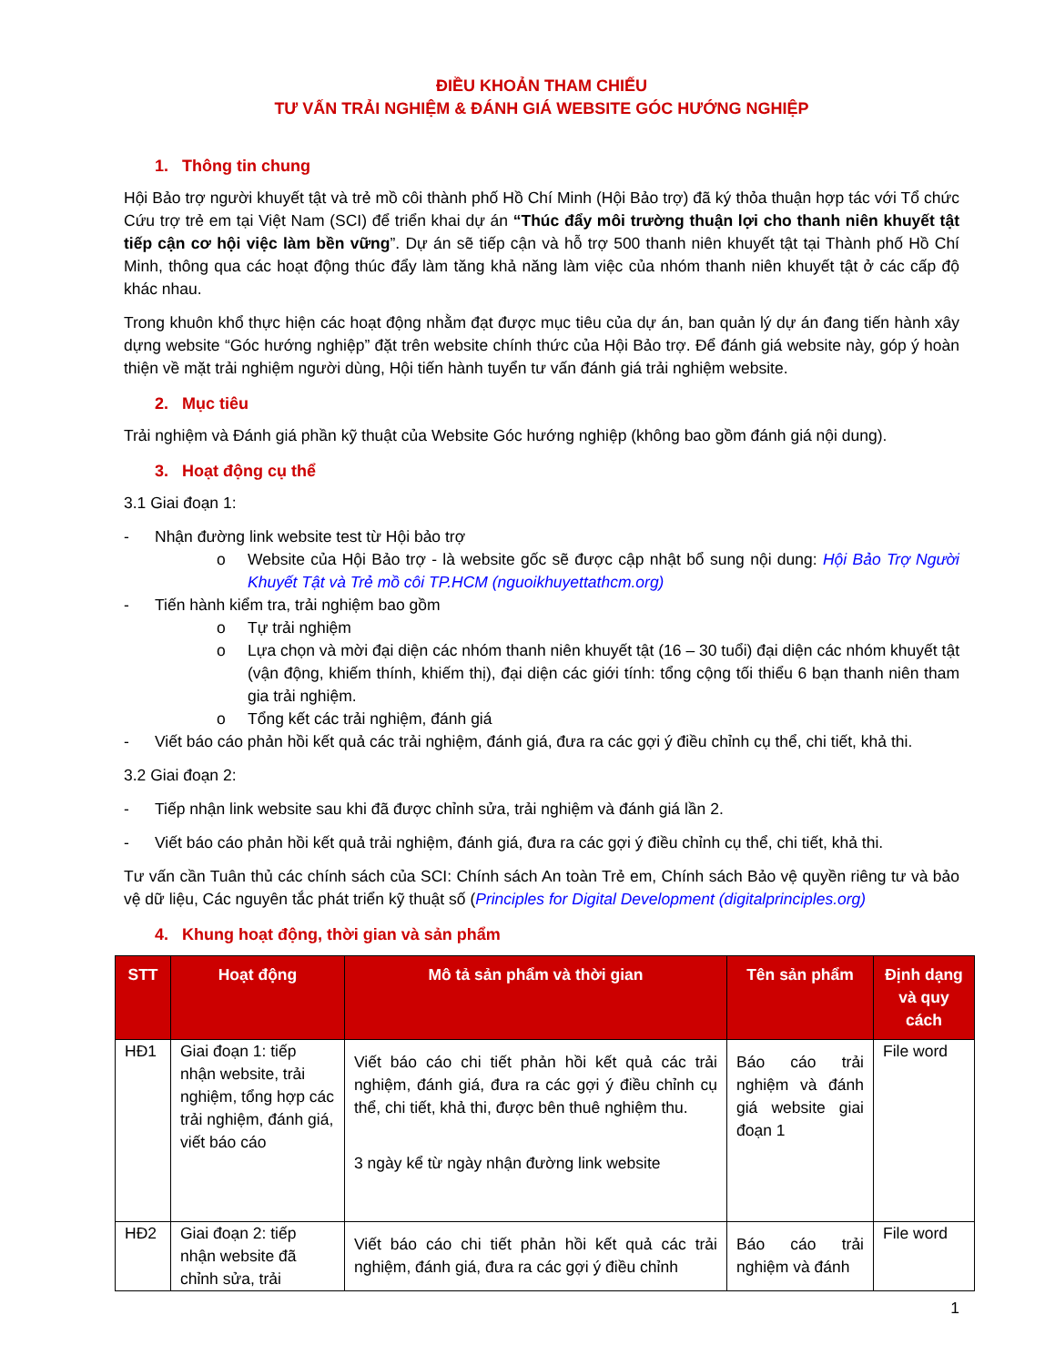ĐIỀU KHOẢN THAM CHIẾU
TƯ VẤN TRẢI NGHIỆM & ĐÁNH GIÁ WEBSITE GÓC HƯỚNG NGHIỆP
1. Thông tin chung
Hội Bảo trợ người khuyết tật và trẻ mồ côi thành phố Hồ Chí Minh (Hội Bảo trợ) đã ký thỏa thuận hợp tác với Tổ chức Cứu trợ trẻ em tại Việt Nam (SCI) để triển khai dự án “Thúc đẩy môi trường thuận lợi cho thanh niên khuyết tật tiếp cận cơ hội việc làm bền vững”. Dự án sẽ tiếp cận và hỗ trợ 500 thanh niên khuyết tật tại Thành phố Hồ Chí Minh, thông qua các hoạt động thúc đẩy làm tăng khả năng làm việc của nhóm thanh niên khuyết tật ở các cấp độ khác nhau.
Trong khuôn khổ thực hiện các hoạt động nhằm đạt được mục tiêu của dự án, ban quản lý dự án đang tiến hành xây dựng website “Góc hướng nghiệp” đặt trên website chính thức của Hội Bảo trợ. Để đánh giá website này, góp ý hoàn thiện về mặt trải nghiệm người dùng, Hội tiến hành tuyển tư vấn đánh giá trải nghiệm website.
2. Mục tiêu
Trải nghiệm và Đánh giá phần kỹ thuật của Website Góc hướng nghiệp (không bao gồm đánh giá nội dung).
3. Hoạt động cụ thể
3.1 Giai đoạn 1:
- Nhận đường link website test từ Hội bảo trợ
o Website của Hội Bảo trợ - là website gốc sẽ được cập nhật bổ sung nội dung: Hội Bảo Trợ Người Khuyết Tật và Trẻ mồ côi TP.HCM (nguoikhuyettathcm.org)
- Tiến hành kiểm tra, trải nghiệm bao gồm
o Tự trải nghiệm
o Lựa chọn và mời đại diện các nhóm thanh niên khuyết tật (16 – 30 tuổi) đại diện các nhóm khuyết tật (vận động, khiếm thính, khiếm thị), đại diện các giới tính: tổng cộng tối thiểu 6 bạn thanh niên tham gia trải nghiệm.
o Tổng kết các trải nghiệm, đánh giá
- Viết báo cáo phản hồi kết quả các trải nghiệm, đánh giá, đưa ra các gợi ý điều chỉnh cụ thể, chi tiết, khả thi.
3.2 Giai đoạn 2:
- Tiếp nhận link website sau khi đã được chỉnh sửa, trải nghiệm và đánh giá lần 2.
- Viết báo cáo phản hồi kết quả trải nghiệm, đánh giá, đưa ra các gợi ý điều chỉnh cụ thể, chi tiết, khả thi.
Tư vấn cần Tuân thủ các chính sách của SCI: Chính sách An toàn Trẻ em, Chính sách Bảo vệ quyền riêng tư và bảo vệ dữ liệu, Các nguyên tắc phát triển kỹ thuật số (Principles for Digital Development (digitalprinciples.org)
4. Khung hoạt động, thời gian và sản phẩm
| STT | Hoạt động | Mô tả sản phẩm và thời gian | Tên sản phẩm | Định dạng và quy cách |
| --- | --- | --- | --- | --- |
| HĐ1 | Giai đoạn 1: tiếp nhận website, trải nghiệm, tổng hợp các trải nghiệm, đánh giá, viết báo cáo | Viết báo cáo chi tiết phản hồi kết quả các trải nghiệm, đánh giá, đưa ra các gợi ý điều chỉnh cụ thể, chi tiết, khả thi, được bên thuê nghiệm thu. 3 ngày kể từ ngày nhận đường link website | Báo cáo trải nghiệm và đánh giá website giai đoạn 1 | File word |
| HĐ2 | Giai đoạn 2: tiếp nhận website đã chỉnh sửa, trải | Viết báo cáo chi tiết phản hồi kết quả các trải nghiệm, đánh giá, đưa ra các gợi ý điều chỉnh | Báo cáo trải nghiệm và đánh | File word |
1